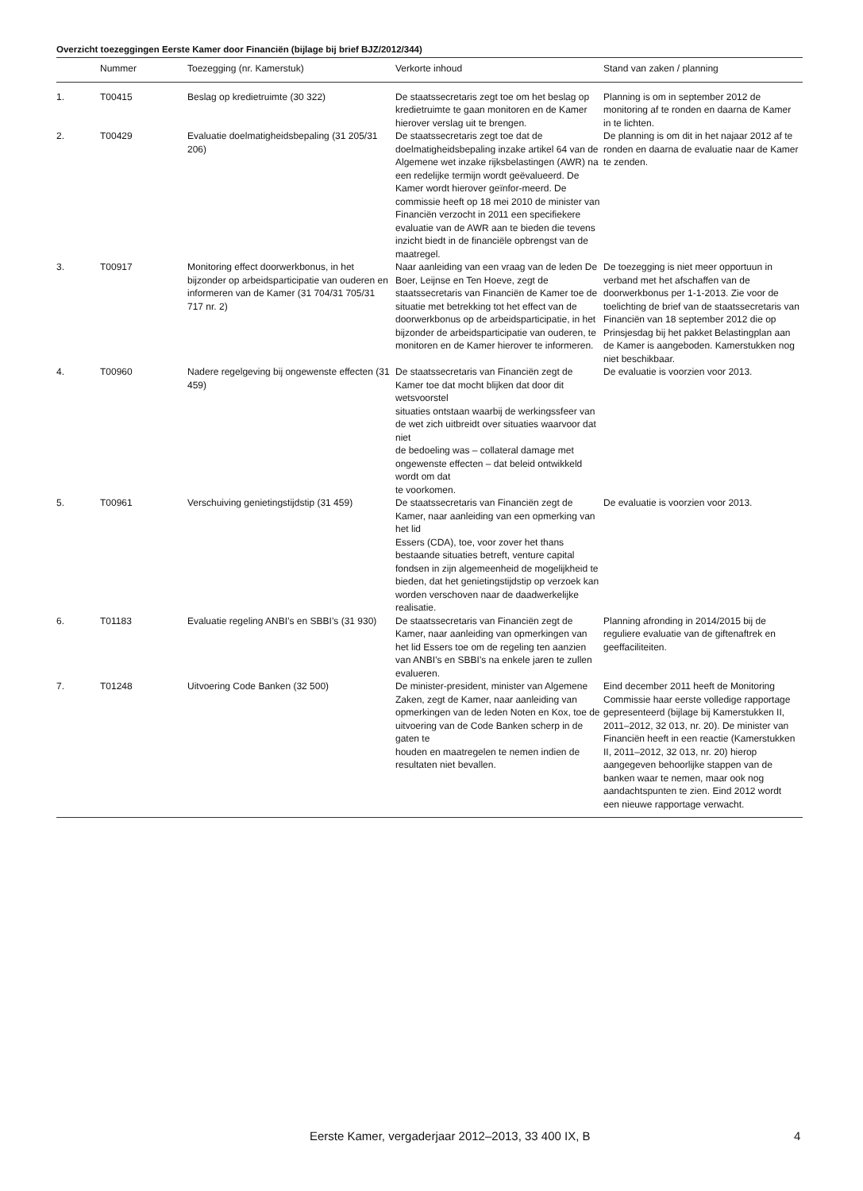Overzicht toezeggingen Eerste Kamer door Financiën (bijlage bij brief BJZ/2012/344)
| | Nummer | Toezegging (nr. Kamerstuk) | Verkorte inhoud | Stand van zaken / planning |
| --- | --- | --- | --- | --- |
| 1. | T00415 | Beslag op kredietruimte (30 322) | De staatssecretaris zegt toe om het beslag op kredietruimte te gaan monitoren en de Kamer hierover verslag uit te brengen. | Planning is om in september 2012 de monitoring af te ronden en daarna de Kamer in te lichten. |
| 2. | T00429 | Evaluatie doelmatigheidsbepaling (31 205/31 206) | De staatssecretaris zegt toe dat de doelmatigheidsbepaling inzake artikel 64 van de Algemene wet inzake rijksbelastingen (AWR) na een redelijke termijn wordt geëvalueerd. De Kamer wordt hierover geïnfor-meerd. De commissie heeft op 18 mei 2010 de minister van Financiën verzocht in 2011 een specifiekere evaluatie van de AWR aan te bieden die tevens inzicht biedt in de financiële opbrengst van de maatregel. | De planning is om dit in het najaar 2012 af te ronden en daarna de evaluatie naar de Kamer te zenden. |
| 3. | T00917 | Monitoring effect doorwerkbonus, in het bijzonder op arbeidsparticipatie van ouderen en informeren van de Kamer (31 704/31 705/31 717 nr. 2) | Naar aanleiding van een vraag van de leden De Boer, Leijnse en Ten Hoeve, zegt de staatssecretaris van Financiën de Kamer toe de situatie met betrekking tot het effect van de doorwerkbonus op de arbeidsparticipatie, in het bijzonder de arbeidsparticipatie van ouderen, te monitoren en de Kamer hierover te informeren. | De toezegging is niet meer opportuun in verband met het afschaffen van de doorwerkbonus per 1-1-2013. Zie voor de toelichting de brief van de staatssecretaris van Financiën van 18 september 2012 die op Prinsjesdag bij het pakket Belastingplan aan de Kamer is aangeboden. Kamerstukken nog niet beschikbaar. |
| 4. | T00960 | Nadere regelgeving bij ongewenste effecten (31 459) | De staatssecretaris van Financiën zegt de Kamer toe dat mocht blijken dat door dit wetsvoorstel situaties ontstaan waarbij de werkingssfeer van de wet zich uitbreidt over situaties waarvoor dat niet de bedoeling was – collateral damage met ongewenste effecten – dat beleid ontwikkeld wordt om dat te voorkomen. | De evaluatie is voorzien voor 2013. |
| 5. | T00961 | Verschuiving genietingstijdstip (31 459) | De staatssecretaris van Financiën zegt de Kamer, naar aanleiding van een opmerking van het lid Essers (CDA), toe, voor zover het thans bestaande situaties betreft, venture capital fondsen in zijn algemeenheid de mogelijkheid te bieden, dat het genietingstijdstip op verzoek kan worden verschoven naar de daadwerkelijke realisatie. | De evaluatie is voorzien voor 2013. |
| 6. | T01183 | Evaluatie regeling ANBI’s en SBBI’s (31 930) | De staatssecretaris van Financiën zegt de Kamer, naar aanleiding van opmerkingen van het lid Essers toe om de regeling ten aanzien van ANBI’s en SBBI’s na enkele jaren te zullen evalueren. | Planning afronding in 2014/2015 bij de reguliere evaluatie van de giftenaftrek en geeffaciliteiten. |
| 7. | T01248 | Uitvoering Code Banken (32 500) | De minister-president, minister van Algemene Zaken, zegt de Kamer, naar aanleiding van opmerkingen van de leden Noten en Kox, toe de uitvoering van de Code Banken scherp in de gaten te houden en maatregelen te nemen indien de resultaten niet bevallen. | Eind december 2011 heeft de Monitoring Commissie haar eerste volledige rapportage gepresenteerd (bijlage bij Kamerstukken II, 2011–2012, 32 013, nr. 20). De minister van Financiën heeft in een reactie (Kamerstukken II, 2011–2012, 32 013, nr. 20) hierop aangegeven behoorlijke stappen van de banken waar te nemen, maar ook nog aandachtspunten te zien. Eind 2012 wordt een nieuwe rapportage verwacht. |
Eerste Kamer, vergaderjaar 2012–2013, 33 400 IX, B
4